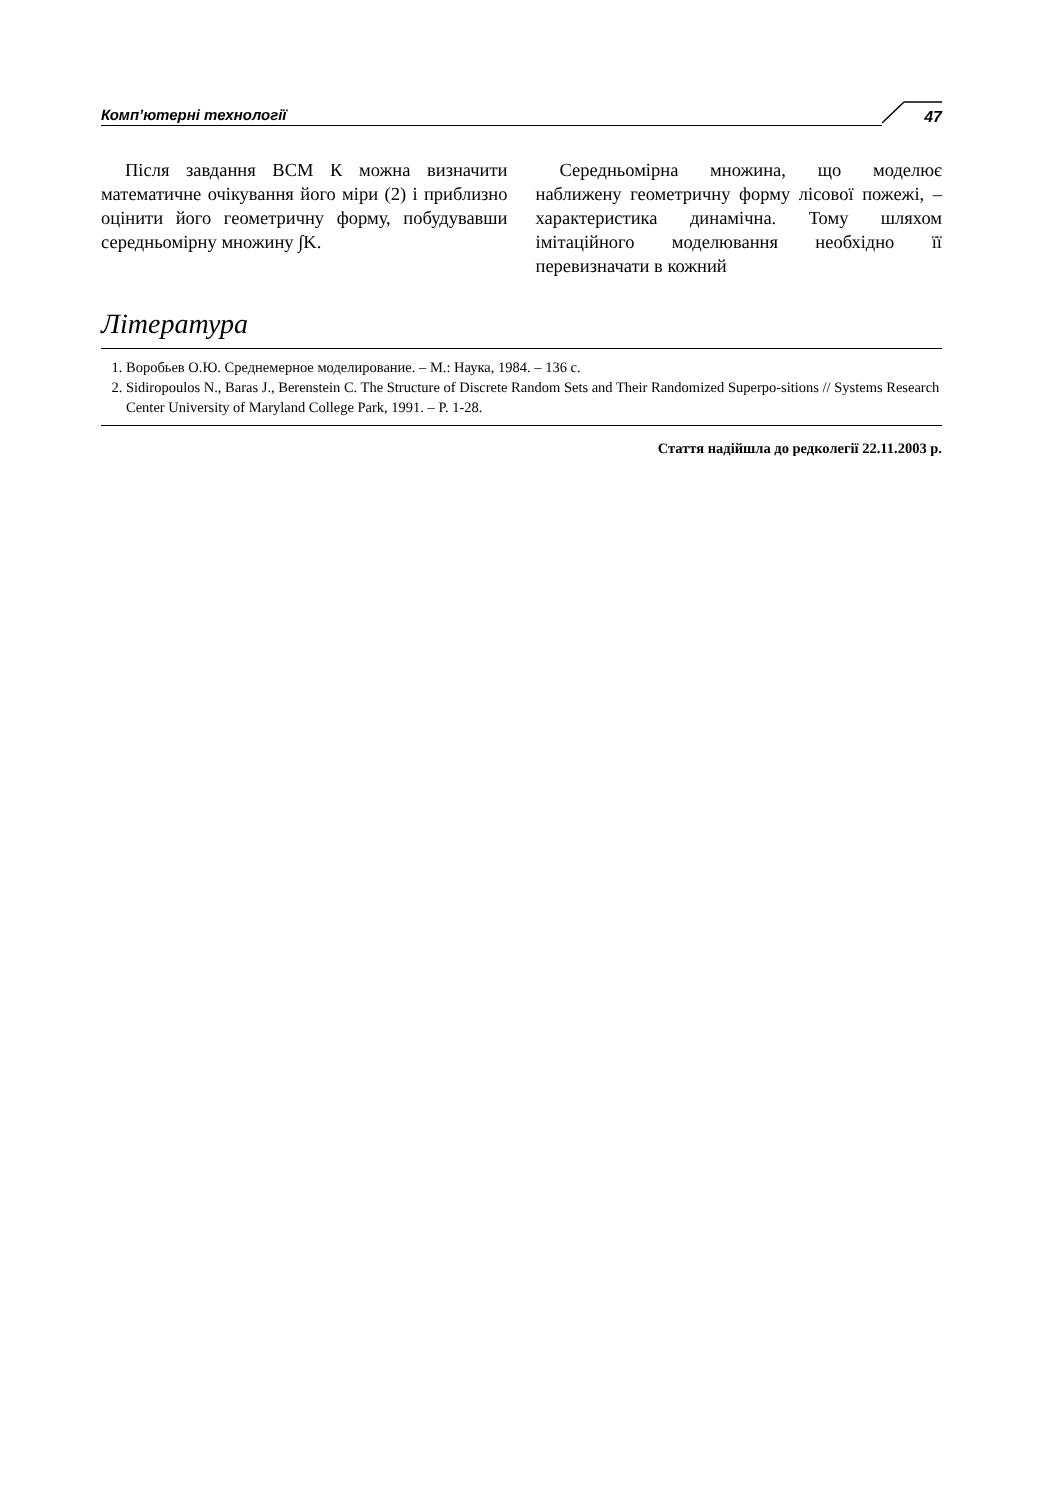Комп’ютерні технології
47
Після завдання ВСМ К можна визначити математичне очікування його міри (2) і приблизно оцінити його геометричну форму, побудувавши середньомірну множину ∫K.
Середньомірна множина, що моделює наближену геометричну форму лісової пожежі, – характеристика динамічна. Тому шляхом імітаційного моделювання необхідно її перевизначати в кожний
Література
1. Воробьев О.Ю. Среднемерное моделирование. – М.: Наука, 1984. – 136 с.
2. Sidiropoulos N., Baras J., Berenstein C. The Structure of Discrete Random Sets and Their Randomized Superpo-sitions // Systems Research Center University of Maryland College Park, 1991. – P. 1-28.
Стаття надійшла до редколегії 22.11.2003 р.